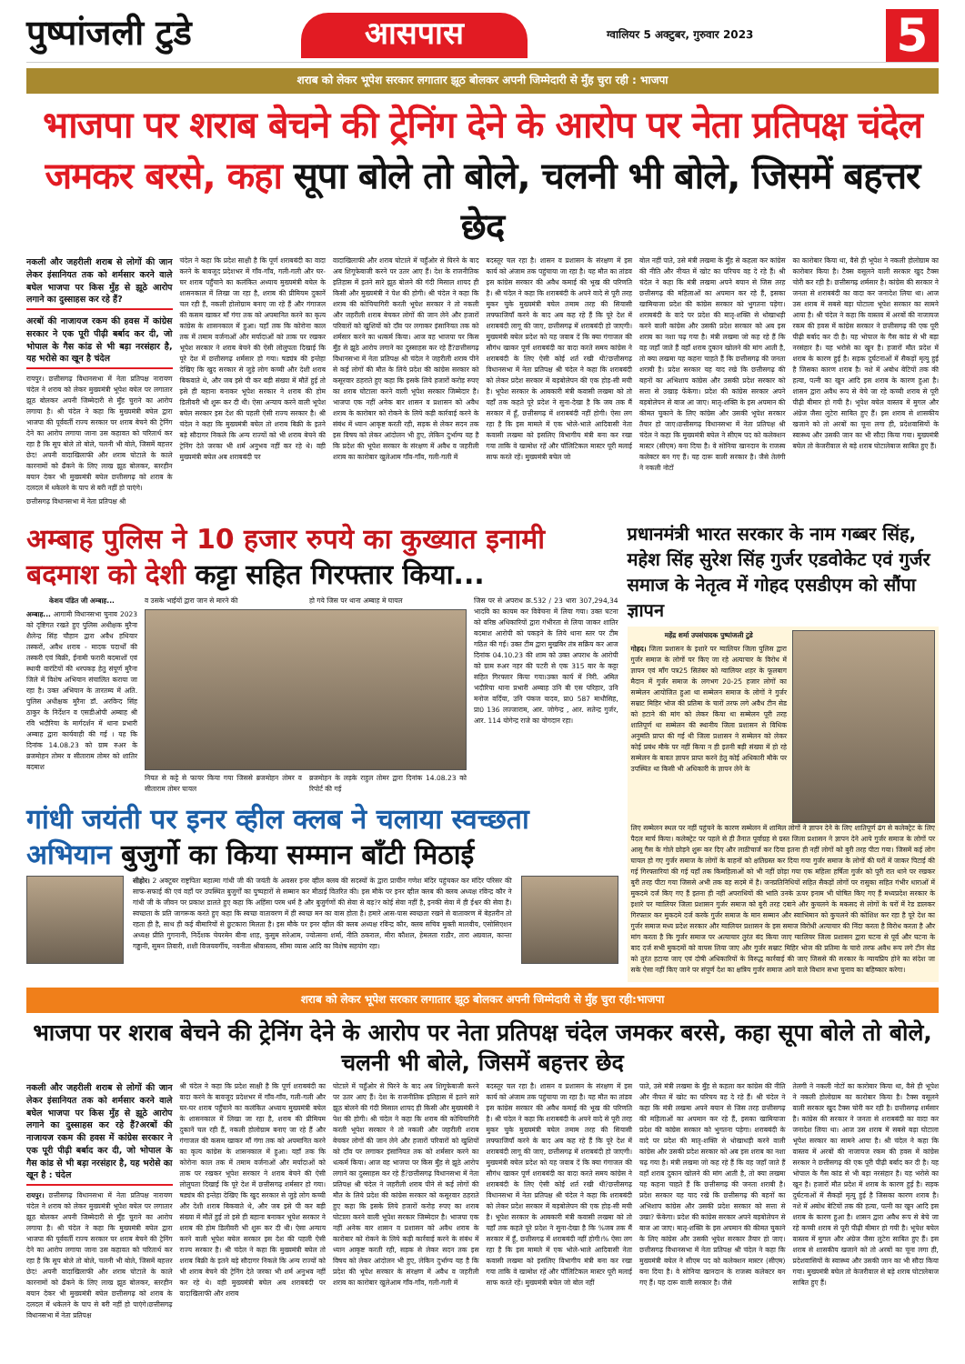पुष्पांजली टुडे
आसपास
ग्वालियर 5 अक्टुबर, गुरुवार 2023
5
शराब को लेकर भूपेश सरकार लगातार झूठ बोलकर अपनी जिम्मेदारी से मुँह चुरा रही : भाजपा
भाजपा पर शराब बेचने की ट्रेनिंग देने के आरोप पर नेता प्रतिपक्ष चंदेल
जमकर बरसे, कहा सूपा बोले तो बोले, चलनी भी बोले, जिसमें बहत्तर छेद
नकली और जहरीली शराब से लोगों की जान लेकर इंसानियत तक को शर्मसार करने वाले बघेल भाजपा पर किस मुँह से झूठे आरोप लगाने का दुस्साहस कर रहे हैं?
अरबों की नाजायज रकम की हवस में कांग्रेस सरकार ने एक पूरी पीढ़ी बर्बाद कर दी, जो भोपाल के गैस कांड से भी बड़ा नरसंहार है, यह भरोसे का खून है चंदेल
रायपुर। छत्तीसगढ़ विधानसभा में नेता प्रतिपक्ष नारायण चंदेल ने शराब को लेकर मुख्यमंत्री भूपेश बघेल पर लगातार झूठ बोलकर अपनी जिम्मेदारी से मुँह चुराने का आरोप लगाया है। श्री चंदेल ने कहा कि मुख्यमंत्री बघेल द्वारा भाजपा की पूर्ववर्ती राज्य सरकार पर शराब बेचने की ट्रेनिंग देने का आरोप लगाया जाना उस कहावत को चरितार्थ कर रहा है कि सूप बोले तो बोले, चलनी भी बोले, जिसमें बहत्तर छेद! अपनी वादाखिलाफी और शराब घोटाले के काले कारनामों को ढँकने के लिए लाख झूठ बोलकर, स्तरहीन बयान देकर भी मुख्यमंत्री बघेल छत्तीसगढ़ को शराब के दलदल में धकेलने के पाप से बरी नहीं हो पाएंगे।
छत्तीसगढ़ विधानसभा में नेता प्रतिपक्ष श्री
चंदेल ने कहा कि प्रदेश साक्षी है कि पूर्ण शराबबंदी का वादा करने के बावजूद प्रदेशभर में गाँव-गाँव, गली-गली और घर-घर शराब पहुँचाने का कलंकित अध्याय मुख्यमंत्री बघेल के शासनकाल में लिखा जा रहा है, शराब की प्रीमियम दुकानें चल रही हैं, नकली होलोग्राम बनाए जा रहे हैं और गंगाजल की कसम खाकर माँ गंगा तक को अपमानित करने का कृत्य कांग्रेस के शासनकाल में हुआ। यहाँ तक कि कोरोना काल तक में तमाम वर्जनाओं और मर्यादाओं को ताक पर रखकर भूपेश सरकार ने शराब बेचने की ऐसी लोलुपता दिखाई कि पूरे देश में छत्तीसगढ़ शर्मसार हो गया। षड्यंत्र की इन्तेहा देखिए कि खुद सरकार से जुड़े लोग कच्ची और देशी शराब बिकवाते थे, और जब इसे पी कर बड़ी संख्या में मौतें हुई तो इसे ही बहाना बनाकर भूपेश सरकार ने शराब की होम डिलीवरी भी शुरू कर दी थी। ऐसा अन्याय करने वाली भूपेश बघेल सरकार इस देश की पहली ऐसी राज्य सरकार है। श्री चंदेल ने कहा कि मुख्यमंत्री बघेल तो शराब बिक्री के इतने बड़े सौदागर निकले कि अन्य राज्यों को भी शराब बेचने की ट्रेनिंग देते जरका भी शर्म अनुभव नहीं कर रहे थे। वही मुख्यमंत्री बघेल अब शराबबंदी पर
वादाखिलाफी और शराब घोटाले में चहुँओर से घिरने के बाद अब शिगूफेबाजी करने पर उतर आए हैं। देश के राजनीतिक इतिहास में इतने सारे झूठ बोलने की गंदी मिसाल शायद ही किसी और मुख्यमंत्री ने पेश की होगी। श्री चंदेल ने कहा कि शराब की कोचियागिरी करती भूपेश सरकार ने तो नकली और जहरीली शराब बेचकर लोगों की जान लेने और हजारों परिवारों को खुशियों को दाँव पर लगाकर इंसानियत तक को शर्मसार करने का धत्कर्म किया। आज वह भाजपा पर किस मुँह से झूठे आरोप लगाने का दुस्साहस कर रहे हैं?छत्तीसगढ़ विधानसभा में नेता प्रतिपक्ष श्री चंदेल ने जहरीली शराब पीने से कई लोगों की मौत के लिये प्रदेश की कांग्रेस सरकार को कसूरवार ठहराते हुए कहा कि इसके लिये हजारों करोड़ रुपए का शराब घोटाला करने वाली भूपेश सरकार जिम्मेदार है। भाजपा एक नहीं अनेक बार शासन व प्रशासन को अवैध शराब के कारोबार को रोकने के लिये कड़ी कार्रवाई करने के संबंध में ध्यान आकृष्ट करती रही, सड़क से लेकर सदन तक इस विषय को लेकर आंदोलन भी हुए, लेकिन दुर्भाग्य यह है कि प्रदेश की भूपेश सरकार के संरक्षण में अवैध व जहरीली शराब का कारोबार खुलेआम गाँव-गाँव, गली-गली में
बदस्तूर चल रहा है। शासन व प्रशासन के संरक्षण में इस कार्य को अंजाम तक पहुंचाया जा रहा है। यह मौत का तांडव इस कांग्रेस सरकार की अवैध कमाई की भूख की परिणति है। श्री चंदेल ने कहा कि शराबबंदी के अपने वादे से पूरी तरह मुकर चुके मुख्यमंत्री बघेल तमाम तरह की सियासी लफ्फाजियाँ करने के बाद अब कह रहे हैं कि पूरे देश में शराबबंदी लागू की जाए, छत्तीसगढ़ में शराबबंदी हो जाएगी। मुख्यमंत्री बघेल प्रदेश को यह जवाब दें कि क्या गंगाजल की सौगंध खाकर पूर्ण शराबबंदी का वादा करते समय कांग्रेस ने शराबबंदी के लिए ऐसी कोई शर्त रखी थी?छत्तीसगढ़ विधानसभा में नेता प्रतिपक्ष श्री चंदेल ने कहा कि शराबबंदी को लेकर प्रदेश सरकार में बड़बोलेपन की एक होड़-सी मची है। भूपेश सरकार के आबकारी मंत्री कवासी लखमा को तो यहाँ तक कहते पूरे प्रदेश ने सुना-देखा है कि जब तक मैं सरकार में हूँ, छत्तीसगढ़ में शराबबंदी नहीं होगी। ऐसा लग रहा है कि इस मामले में एक भोले-भाले आदिवासी नेता कवासी लखमा को इसलिए विभागीय मंत्री बना कर रखा गया ताकि वे खामोश रहें और पॉलिटिकल मास्टर पूरी मलाई साफ करते रहें। मुख्यमंत्री बघेल जो
बोल नहीं पाते, उसे मंत्री लखमा के मुँह से कहला कर कांग्रेस की नीति और नीयत में खोट का परिचय वह दे रहे हैं। श्री चंदेल ने कहा कि मंत्री लखमा अपने बयान से जिस तरह छत्तीसगढ़ की महिलाओं का अपमान कर रहे हैं, इसका खामियाजा प्रदेश की कांग्रेस सरकार को भुगतना पड़ेगा। शराबबंदी के वादे पर प्रदेश की मातृ-शक्ति से धोखाधड़ी करने वाली कांग्रेस और उसकी प्रदेश सरकार को अब इस शराब का नशा चढ़ गया है। मंत्री लखमा जो कह रहे हैं कि वह जहाँ जाते हैं वहाँ शराब दुकान खोलने की मांग आती है, तो क्या लखमा यह कहना चाहते हैं कि छत्तीसगढ़ की जनता शराबी है। प्रदेश सरकार यह याद रखे कि छत्तीसगढ़ की बहनों का अभिशाप कांग्रेस और उसकी प्रदेश सरकार को सत्ता से उखाड़ फेंकेगा। प्रदेश की कांग्रेस सरकार अपने बड़बोलेपन से बाज आ जाए। मातृ-शक्ति के इस अपमान की कीमत चुकाने के लिए कांग्रेस और उसकी भूपेश सरकार तैयार हो जाए।छत्तीसगढ़ विधानसभा में नेता प्रतिपक्ष श्री चंदेल ने कहा कि मुख्यमंत्री बघेल ने सीएम पद को कलेक्शन मास्टर (सीएम) बना दिया है। वे सोनिया खानदान के राजस्व कलेक्टर बन गए हैं। यह दारू वाली सरकार है। जैसे तेलंगी ने नकली नोटों
का कारोबार किया था, वैसे ही भूपेश ने नकली होलोग्राम का कारोबार किया है। टैक्स वसूलने वाली सरकार खुद टैक्स चोरी कर रही है। छत्तीसगढ़ शर्मसार है। कांग्रेस की सरकार ने जनता से शराबबंदी का वादा कर जनादेश लिया था। आज उस शराब में सबसे बड़ा घोटाला भूपेश सरकार का सामने आया है। श्री चंदेल ने कहा कि वास्तव में अरबों की नाजायज रकम की हवस में कांग्रेस सरकार ने छत्तीसगढ़ की एक पूरी पीढ़ी बर्बाद कर दी है। यह भोपाल के गैस कांड से भी बड़ा नरसंहार है। यह भरोसे का खून है। हजारों मौत प्रदेश में शराब के कारण हुई है। सड़क दुर्घटनाओं में सैकड़ों मृत्यु हुई है जिसका कारण शराब है। नशे में अबोध बेटियों तक की हत्या, पत्नी का खून आदि इस शराब के कारण हुआ है। शासन द्वारा अवैध रूप से बेचे जा रहे कच्ची शराब से पूरी पीढ़ी बीमार हो गयी है। भूपेश बघेल वास्तव में मुगल और अंग्रेज जैसा लुटेरा साबित हुए हैं। इस शराब से शासकीय खजाने को तो अरबों का चूना लगा ही, प्रदेशवासियों के स्वास्थ्य और उसकी जान का भी सौदा किया गया। मुख्यमंत्री बघेल तो केजरीवाल से बड़े शराब घोटालेबाज साबित हुए हैं।
अम्बाह पुलिस ने 10 हजार रुपये का कुख्यात इनामी बदमाश को देशी कट्टा सहित गिरफ्तार किया...
केशव पंडित जी अम्बाह...
अम्बाह... आगामी विधानसभा चुनाव 2023 को दृष्टिगत रखते हुए पुलिस अधीक्षक मुरैना शैलेन्द्र सिंह चौहान द्वारा अवैध हथियार तस्करों, अवैध शराब - मादक पदार्थों की तस्करी एवं बिक्री, ईनामी फरारी बदमाशों एवं स्थायी वारंटियों की धरपकड़ हेतु संपूर्ण मुरैना जिले में विशेष अभियान संचालित कराया जा रहा है। उक्त अभियान के तारतम्य में अति. पुलिस अधीक्षक मुरैना डॉ. अरविन्द सिंह ठाकुर के निर्देशन व एसडीओपी अम्बाह श्री रवि भदौरिया के मार्गदर्शन में थाना प्रभारी अम्बाह द्वारा कार्यवाही की गई । यह कि दिनांक 14.08.23 को ग्राम रुअर के ब्रजमोहन तोमर व सीताराम तोमर को शातिर बदमाश
व उसके भाईयों द्वारा जान से मारने की
हो गये जिस पर थाना अम्बाह मे घायल
नियत से कट्टे से फायर किया गया जिससे ब्रजमोहन तोमर व सीताराम तोमर घायल
ब्रजमोहन के लड़के राहुल तोमर द्वारा दिनांक 14.08.23 को रिपोर्ट की गई
जिस पर से अपराध क्र.532 / 23 धारा 307,294,34 भादवि का कायम कर विवेचना में लिया गया। उक्त घटना को वरिष्ठ अधिकारियों द्वारा गंभीरता से लिया जाकर शातिर बदमाश आरोपी को पकड़ने के लिये थाना स्तर पर टीम गठित की गई। उक्त टीम द्वारा मुखबिर तंत्र सक्रिय कर आज दिनांक 04.10.23 की शाम को उक्त अपराध के आरोपी को ग्राम रुअर नहर की पटरी से एक 315 बार के कट्टा सहित गिरफ्तार किया गया।उक्त कार्य में निरी. अमित भदौरिया थाना प्रभारी अम्बाह उनि बी एस परिहार, उनि मनोज वर्दिया, उनि पंकज यादव, प्रा0 587 माधौसिह, प्रा0 136 लज्जाराम, आर. जोगेन्द्र , आर. सतेन्द्र गुर्जर, आर. 114 योगेन्द्र राजे का योगदान रहा।
गांधी जयंती पर इनर व्हील क्लब ने चलाया स्वच्छता अभियान बुजुर्गो का किया सम्मान बाँटी मिठाई
सीहोर। 2 अक्टूबर राष्ट्रपिता महात्मा गांधी जी की जयंती के अवसर इनर व्हील क्लब की सदस्यों के द्वारा प्राचीन गणेश मंदिर पहुंचकर कर मंदिर परिसर की साफ-सफाई की एवं वहाँ पर उपस्थित बुजुर्गों का पुष्पहारों से सम्मान कर मीठाई वितरित की। इस मौके पर इनर व्हील क्लब की क्लब अध्यक्ष रविन्द्र कौर ने गांधी जी के जीवन पर प्रकाश डालते हुए कहा कि अहिंसा परम धर्म है और बुजुर्गणों की सेवा से बड़?र कोई सेवा नहीं है, इनकी सेवा में ही ईश्वर की सेवा है। स्वच्छता के प्रति जागरूक करते हुए कहा कि स्वच्छ वातावरण में ही स्वच्छ मन का वास होता है। हमारे आस-पास स्वच्छता रखने से वातावरण में बेहतरीन तो रहता ही है, साथ ही कई बीमारियों से छुटकारा मिलता है। इस मौके पर इनर व्हील की क्लब अध्यक्ष रविन्द्र कौर, क्लब सचिव मुक्ती मालवीय, एसोसिएशन अध्यक्ष प्रीति गुगनानी, निर्देशक चेयरमेन बीना शाह, कुसुम सरेआम, ज्योत्सना शर्मा, नीति ठकराल, मीरा कौशल, हेमलता राठौर, तारा अग्रवाल, कान्ता गड्डानी, सुमन तिवारी, शशी विजयवर्गीय, नवनीता श्रीवास्तव, सीमा व्यास आदि का विशेष सहयोग रहा।
प्रधानमंत्री भारत सरकार के नाम गब्बर सिंह, महेश सिंह सुरेश सिंह गुर्जर एडवोकेट एवं गुर्जर समाज के नेतृत्व में गोहद एसडीएम को सौंपा ज्ञापन
महेंद्र शर्मा उपसंपादक पुष्पांजली टुडे
गोहद। जिला प्रशासन के इशारे पर ग्वालियर जिला पुलिस द्वारा गुर्जर समाज के लोगों पर किए जा रहे अत्याचार के विरोध में ज्ञापन एवं माँग पत्र25 सितंबर को ग्वालियर शहर के फूलबाग मैदान में गुर्जर समाज के लगभग 20-25 हजार लोगों का सम्मेलन आयोजित हुआ था सम्मेलन समाज के लोगों ने गुर्जर सम्राट मिहिर भोज की प्रतिमा के चारों तरफ लगे अवैध टीन सेड को हटाने की मांग को लेकर किया था सम्मेलन पूरी तरह शातिपूर्ण था सम्मेलन की स्थानीय जिला प्रशासन से विधिक अनुमति प्राप्त की गई थी जिला प्रशासन ने सम्मेलन को लेकर कोई प्रबंध मौके पर नहीं किया न ही इतनी बड़ी संख्या में हो रहे सम्मेलन के बावत ज्ञापन प्राप्त करने हेतु कोई अधिकारी मौके पर उपस्थित था किसी भी अधिकारी के ज्ञापन लेने के
लिए सम्मेलन स्थल पर नहीं पहुंचने के कारण सम्मेलन में शामिल लोगों ने ज्ञापन देने के लिए शातिपूर्ण ढंग से कलेक्ट्रेट के लिए पैदल मार्च किया। कलेक्ट्रेट पर पहले से ही तैनात पूर्वाग्रह से ग्रस्त जिला प्रशासन ने ज्ञापन देने आये गुर्जर समाज के लोगों पर आसू गैस के गोले छोड़ने शुरू कर दिए और लाठीचार्ज कर दिया इतना ही नहीं लोगों को बुरी तरह पीटा गया। जिसमें कई लोग घायल हो गए गुर्जर समाज के लोगों के वाहनों को क्षतिग्रस्त कर दिया गया गुर्जर समाज के लोगों की घरों में जाकर पिटाई की गई गिरफ्तारियां की गई यहाँ तक किमहिलाओं को भी नहीं छोड़ा गया एक महिला हर्षिता गुर्जर को पूरी रात थाने पर रखकर बुरी तरह पीटा गया जिससे अभी तक वह सदमे में है। जनप्रतिनिधियों सहित सैकड़ों लोगों पर रासुका सहित गंभीर धाराओं में मुकदमे दर्ज किए गए हैं इतना ही नहीं अपराधियों की भाति उनके ऊपर इनाम भी घोषित किए गए हैं मध्यप्रदेश सरकार के इशारे पर ग्वालियर जिला प्रशासन गुर्जर समाज को बुरी तरह दबाने और कुचलने के मकसद से लोगों के घरों में रेड डालकर गिरफ्तार कर मुकदमे दर्ज करके गुर्जर समाज के मान सम्मान और स्वाभिमान को कुचलने की कोशिश कर रहा है पूरे देश का गुर्जर समाज मध्य प्रदेश सरकार और ग्वालियर प्रशासन के इस समाज विरोधी अत्याचार की निंदा करता है विरोध करता है और मांग करता है कि गुर्जर समाज पर अत्याचार तुरंत बंद किया जाए ग्वालियर जिला प्रशासन द्वारा घटना से पूर्व और घटना के बाद दर्ज सभी मुकदमों को वापस लिया जाए और गुर्जर सम्राट मिहिर भोज की प्रतिमा के चारो तरफ अवैध रूप लगे टीन सेड को तुरंत हटाया जाए एवं दोषी अधिकारियों के विरुद्ध कार्रवाई की जाए जिससे की सरकार के न्यायप्रिय होने का संदेश जा सके ऐसा नहीं किए जाने पर संपूर्ण देश का क्षत्रिय गुर्जर समाज आने वाले विधान सभा चुनाव का बहिष्कार करेगा।
शराब को लेकर भूपेश सरकार लगातार झूठ बोलकर अपनी जिम्मेदारी से मुँह चुरा रही:भाजपा
भाजपा पर शराब बेचने की ट्रेनिंग देने के आरोप पर नेता प्रतिपक्ष चंदेल जमकर बरसे, कहा सूपा बोले तो बोले, चलनी भी बोले, जिसमें बहत्तर छेद
नकली और जहरीली शराब से लोगों की जान लेकर इंसानियत तक को शर्मसार करने वाले बघेल भाजपा पर किस मुँह से झूठे आरोप लगाने का दुस्साहस कर रहे हैं?अरबों की नाजायज रकम की हवस में कांग्रेस सरकार ने एक पूरी पीढ़ी बर्बाद कर दी, जो भोपाल के गैस कांड से भी बड़ा नरसंहार है, यह भरोसे का खून है : चंदेल
रायपुर। छत्तीसगढ़ विधानसभा में नेता प्रतिपक्ष नारायण चंदेल ने शराब को लेकर मुख्यमंत्री भूपेश बघेल पर लगातार झूठ बोलकर अपनी जिम्मेदारी से मुँह चुराने का आरोप लगाया है। श्री चंदेल ने कहा कि मुख्यमंत्री बघेल द्वारा भाजपा की पूर्ववर्ती राज्य सरकार पर शराब बेचने की ट्रेनिंग देने का आरोप लगाया जाना उस कहावत को चरितार्थ कर रहा है कि सूप बोले तो बोले, चलनी भी बोले, जिसमें बहत्तर छेद! अपनी वादाखिलाफी और शराब घोटाले के काले कारनामों को ढँकने के लिए लाख झूठ बोलकर, स्तरहीन बयान देकर भी मुख्यमंत्री बघेल छत्तीसगढ़ को शराब के दलदल में धकेलने के पाप से बरी नहीं हो पाएंगे।छत्तीसगढ़ विधानसभा में नेता प्रतिपक्ष
श्री चंदेल ने कहा कि प्रदेश साक्षी है कि पूर्ण शराबबंदी का वादा करने के बावजूद प्रदेशभर में गाँव-गाँव, गली-गली और घर-घर शराब पहुँचाने का कलंकित अध्याय मुख्यमंत्री बघेल के शासनकाल में लिखा जा रहा है, शराब की प्रीमियम दुकानें चल रही हैं, नकली होलोग्राम बनाए जा रहे हैं और गंगाजल की कसम खाकर माँ गंगा तक को अपमानित करने का कृत्य कांग्रेस के शासनकाल में हुआ। यहाँ तक कि कोरोना काल तक में तमाम वर्जनाओं और मर्यादाओं को ताक पर रखकर भूपेश सरकार ने शराब बेचने की ऐसी लोलुपता दिखाई कि पूरे देश में छत्तीसगढ़ शर्मसार हो गया। षड्यंत्र की इन्तेहा देखिए कि खुद सरकार से जुड़े लोग कच्ची और देशी शराब बिकवाते थे, और जब इसे पी कर बड़ी संख्या में मौतें हुई तो इसे ही बहाना बनाकर भूपेश सरकार ने शराब की होम डिलीवरी भी शुरू कर दी थी। ऐसा अन्याय करने वाली भूपेश बघेल सरकार इस देश की पहली ऐसी राज्य सरकार है। श्री चंदेल ने कहा कि मुख्यमंत्री बघेल तो शराब बिक्री के इतने बड़े सौदागर निकले कि अन्य राज्यों को भी शराब बेचने की ट्रेनिंग देते जरका भी शर्म अनुभव नहीं कर रहे थे। वही मुख्यमंत्री बघेल अब शराबबंदी पर वादाखिलाफी और शराब
घोटाले में चहुँओर से घिरने के बाद अब शिगूफेबाजी करने पर उतर आए हैं। देश के राजनीतिक इतिहास में इतने सारे झूठ बोलने की गंदी मिसाल शायद ही किसी और मुख्यमंत्री ने पेश की होगी। श्री चंदेल ने कहा कि शराब की कोचियागिरी करती भूपेश सरकार ने तो नकली और जहरीली शराब बेचकर लोगों की जान लेने और हजारों परिवारों को खुशियों को दाँव पर लगाकर इंसानियत तक को शर्मसार करने का धत्कर्म किया। आज वह भाजपा पर किस मुँह से झूठे आरोप लगाने का दुस्साहस कर रहे हैं?छत्तीसगढ़ विधानसभा में नेता प्रतिपक्ष श्री चंदेल ने जहरीली शराब पीने से कई लोगों की मौत के लिये प्रदेश की कांग्रेस सरकार को कसूरवार ठहराते हुए कहा कि इसके लिये हजारों करोड़ रुपए का शराब घोटाला करने वाली भूपेश सरकार जिम्मेदार है। भाजपा एक नहीं अनेक बार शासन व प्रशासन को अवैध शराब के कारोबार को रोकने के लिये कड़ी कार्रवाई करने के संबंध में ध्यान आकृष्ट करती रही, सड़क से लेकर सदन तक इस विषय को लेकर आंदोलन भी हुए, लेकिन दुर्भाग्य यह है कि प्रदेश की भूपेश सरकार के संरक्षण में अवैध व जहरीली शराब का कारोबार खुलेआम गाँव-गाँव, गली-गली में
बदस्तूर चल रहा है। शासन व प्रशासन के संरक्षण में इस कार्य को अंजाम तक पहुंचाया जा रहा है। यह मौत का तांडव इस कांग्रेस सरकार की अवैध कमाई की भूख की परिणति है। श्री चंदेल ने कहा कि शराबबंदी के अपने वादे से पूरी तरह मुकर चुके मुख्यमंत्री बघेल तमाम तरह की सियासी लफ्फाजियाँ करने के बाद अब कह रहे हैं कि पूरे देश में शराबबंदी लागू की जाए, छत्तीसगढ़ में शराबबंदी हो जाएगी। मुख्यमंत्री बघेल प्रदेश को यह जवाब दें कि क्या गंगाजल की सौगंध खाकर पूर्ण शराबबंदी का वादा करते समय कांग्रेस ने शराबबंदी के लिए ऐसी कोई शर्त रखी थी?छत्तीसगढ़ विधानसभा में नेता प्रतिपक्ष श्री चंदेल ने कहा कि शराबबंदी को लेकर प्रदेश सरकार में बड़बोलेपन की एक होड़-सी मची है। भूपेश सरकार के आबकारी मंत्री कवासी लखमा को तो यहाँ तक कहते पूरे प्रदेश ने सुना-देखा है कि %जब तक मैं सरकार में हूँ, छत्तीसगढ़ में शराबबंदी नहीं होगी।% ऐसा लग रहा है कि इस मामले में एक भोले-भाले आदिवासी नेता कवासी लखमा को इसलिए विभागीय मंत्री बना कर रखा गया ताकि वे खामोश रहें और पॉलिटिकल मास्टर पूरी मलाई साफ करते रहें। मुख्यमंत्री बघेल जो बोल नहीं
पाते, उसे मंत्री लखमा के मुँह से कहला कर कांग्रेस की नीति और नीयत में खोट का परिचय वह दे रहे हैं। श्री चंदेल ने कहा कि मंत्री लखमा अपने बयान से जिस तरह छत्तीसगढ़ की महिलाओं का अपमान कर रहे हैं, इसका खामियाजा प्रदेश की कांग्रेस सरकार को भुगतना पड़ेगा। शराबबंदी के वादे पर प्रदेश की मातृ-शक्ति से धोखाधड़ी करने वाली कांग्रेस और उसकी प्रदेश सरकार को अब इस शराब का नशा चढ़ गया है। मंत्री लखमा जो कह रहे हैं कि वह जहाँ जाते हैं वहाँ शराब दुकान खोलने की मांग आती है, तो क्या लखमा यह कहना चाहते हैं कि छत्तीसगढ़ की जनता शराबी है। प्रदेश सरकार यह याद रखे कि छत्तीसगढ़ की बहनों का अभिशाप कांग्रेस और उसकी प्रदेश सरकार को सत्ता से उखा? फेंकेगा। प्रदेश की कांग्रेस सरकार अपने बड़बोलेपन से बाज आ जाए। मातृ-शक्ति के इस अपमान की कीमत चुकाने के लिए कांग्रेस और उसकी भूपेश सरकार तैयार हो जाए।छत्तीसगढ़ विधानसभा में नेता प्रतिपक्ष श्री चंदेल ने कहा कि मुख्यमंत्री बघेल ने सीएम पद को कलेक्शन मास्टर (सीएम) बना दिया है। वे सोनिया खानदान के राजस्व कलेक्टर बन गए हैं। यह दारू वाली सरकार है। जैसे
तेलगी ने नकली नोटों का कारोबार किया था, वैसे ही भूपेश ने नकली होलोग्राम का कारोबार किया है। टैक्स वसूलने वाली सरकार खुद टैक्स चोरी कर रही है। छत्तीसगढ़ शर्मसार है। कांग्रेस की सरकार ने जनता से शराबबंदी का वादा कर जनादेश लिया था। आज उस शराब में सबसे बड़ा घोटाला भूपेश सरकार का सामने आया है। श्री चंदेल ने कहा कि वास्तव में अरबों की नाजायज रकम की हवस में कांग्रेस सरकार ने छत्तीसगढ़ की एक पूरी पीढ़ी बर्बाद कर दी है। यह भोपाल के गैस कांड से भी बड़ा नरसंहार है। यह भरोसे का खून है। हजारों मौत प्रदेश में शराब के कारण हुई है। सड़क दुर्घटनाओं में सैकड़ों मृत्यु हुई है जिसका कारण शराब है। नशे में अबोध बेटियों तक की हत्या, पत्नी का खून आदि इस शराब के कारण हुआ है। शासन द्वारा अवैध रूप से बेचे जा रहे कच्ची शराब से पूरी पीढ़ी बीमार हो गयी है। भूपेश बघेल वास्तव में मुगल और अंग्रेज जैसा लुटेरा साबित हुए हैं। इस शराब से शासकीय खजाने को तो अरबों का चूना लगा ही, प्रदेशवासियों के स्वास्थ्य और उसकी जान का भी सौदा किया गया। मुख्यमंत्री बघेल तो केजरीवाल से बड़े शराब घोटालेबाज साबित हुए हैं।